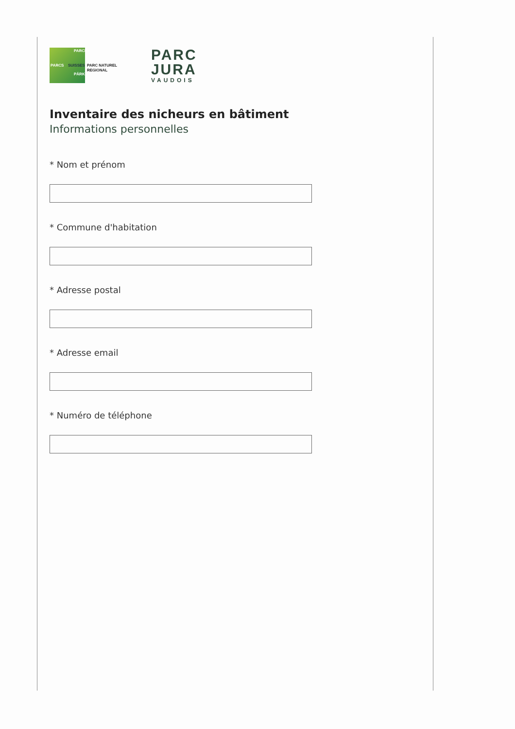PARCS SUISSES
PARCHI
PÄRKE
PARC NATUREL
REGIONAL
PARC
JURA
VAUDOIS
Inventaire des nicheurs en bâtiment
Informations personnelles
* Nom et prénom
* Commune d'habitation
* Adresse postal
* Adresse email
* Numéro de téléphone